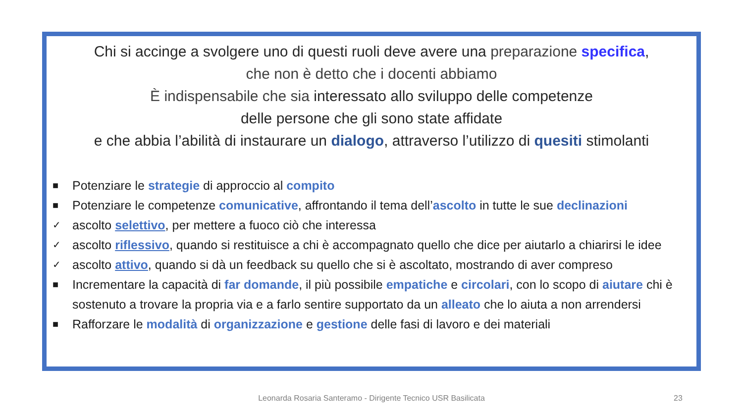Chi si accinge a svolgere uno di questi ruoli deve avere una preparazione specifica,
che non è detto che i docenti abbiamo
È indispensabile che sia interessato allo sviluppo delle competenze
delle persone che gli sono state affidate
e che abbia l’abilità di instaurare un dialogo, attraverso l’utilizzo di quesiti stimolanti
■ Potenziare le strategie di approccio al compito
■ Potenziare le competenze comunicative, affrontando il tema dell’ascolto in tutte le sue declinazioni
✓ ascolto selettivo, per mettere a fuoco ciò che interessa
✓ ascolto riflessivo, quando si restituisce a chi è accompagnato quello che dice per aiutarlo a chiarirsi le idee
✓ ascolto attivo, quando si dà un feedback su quello che si è ascoltato, mostrando di aver compreso
■ Incrementare la capacità di far domande, il più possibile empatiche e circolari, con lo scopo di aiutare chi è sostenuto a trovare la propria via e a farlo sentire supportato da un alleato che lo aiuta a non arrendersi
■ Rafforzare le modalità di organizzazione e gestione delle fasi di lavoro e dei materiali
Leonarda Rosaria Santeramo - Dirigente Tecnico USR Basilicata 23